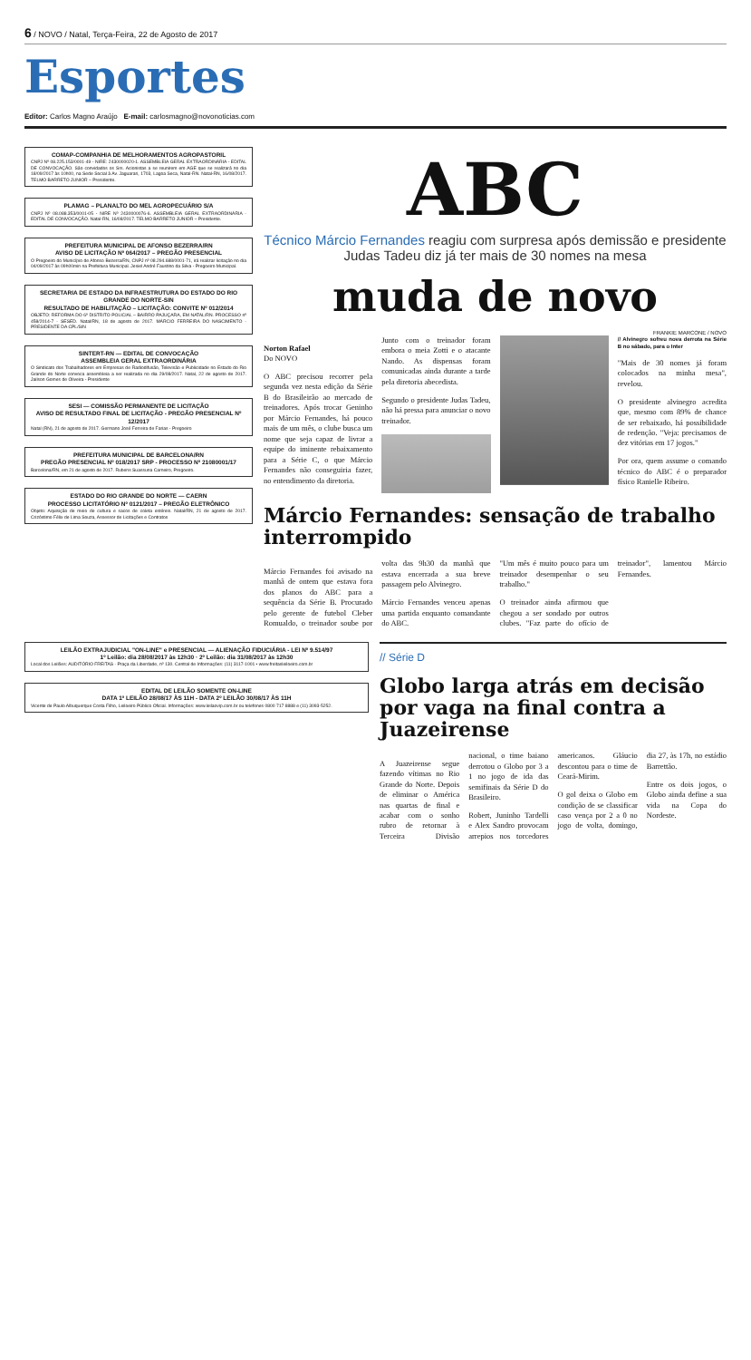6 / NOVO / Natal, Terça-Feira, 22 de Agosto de 2017
Esportes
Editor: Carlos Magno Araújo E-mail: carlosmagno@novonoticias.com
COMAP-COMPANHIA DE MELHORAMENTOS AGROPASTORIL
CNPJ Nº 08.225.153/0001-49 - NIRE: 2430000020-1. ASSEMBLEIA GERAL EXTRAORDINÁRIA - EDITAL DE CONVOCAÇÃO. São convidados os Srs. Acionistas a se reunirem em AGE que se realizará no dia 18/09/2017 às 10h00, na Sede Social à Av. Jaguarari, 1703, Lagoa Seca, Natal-RN. Natal-RN, 16/08/2017. TELMO BARRETO JUNIOR – Presidente.
PLAMAG – PLANALTO DO MEL AGROPECUÁRIO S/A
CNPJ Nº 08.088.353/0001-05 - NIRE Nº 2430000076-6. ASSEMBLEIA GERAL EXTRAORDINÁRIA - EDITAL DE CONVOCAÇÃO. Natal-RN, 16/08/2017. TELMO BARRETO JUNIOR – Presidente.
PREFEITURA MUNICIPAL DE AFONSO BEZERRA/RN
AVISO DE LICITAÇÃO Nº 064/2017 – PREGÃO PRESENCIAL
O Pregoeiro do Município de Afonso Bezerra/RN, CNPJ nº 08.294.688/0001-71, irá realizar licitação no dia 04/09/2017 às 09h00min na Prefeitura Municipal. Jesiel André Faustino da Silva - Pregoeiro Municipal.
SECRETARIA DE ESTADO DA INFRAESTRUTURA DO ESTADO DO RIO GRANDE DO NORTE-SIN
RESULTADO DE HABILITAÇÃO – LICITAÇÃO: CONVITE Nº 012/2014
OBJETO: REFORMA DO 6º DISTRITO POLICIAL – BAIRRO PAJUÇARA, EM NATAL/RN. PROCESSO nº 458/2014-7 - SESED. Natal/RN, 18 de agosto de 2017. MÁRCIO FERREIRA DO NASCIMENTO - PRESIDENTE DA CPL/SIN
SINTERT-RN — EDITAL DE CONVOCAÇÃO
ASSEMBLEIA GERAL EXTRAORDINÁRIA
O Sindicato dos Trabalhadores em Empresas de Radiodifusão, Televisão e Publicidade no Estado do Rio Grande do Norte convoca assembleia a ser realizada no dia 29/08/2017. Natal, 22 de agosto de 2017. Jailson Gomes de Oliveira - Presidente
SESI — COMISSÃO PERMANENTE DE LICITAÇÃO
AVISO DE RESULTADO FINAL DE LICITAÇÃO - PREGÃO PRESENCIAL Nº 12/2017
Natal (RN), 21 de agosto de 2017. Germano José Ferreira de Farias - Pregoeiro
PREFEITURA MUNICIPAL DE BARCELONA/RN
PREGÃO PRESENCIAL Nº 018/2017 SRP - PROCESSO Nº 21080001/17
Barcelona/RN, em 21 de agosto de 2017. Rubens Suassuna Carneiro, Pregoeiro.
ESTADO DO RIO GRANDE DO NORTE — CAERN
PROCESSO LICITATÓRIO Nº 0121/2017 – PREGÃO ELETRÔNICO
Objeto: Aquisição de meio de cultura e sacos de coleta estéreis. Natal/RN, 21 de agosto de 2017. Crizóstimo Félix de Lima Souza, Assessor de Licitações e Contratos
ABC
Técnico Márcio Fernandes reagiu com surpresa após demissão e presidente Judas Tadeu diz já ter mais de 30 nomes na mesa
muda de novo
FRANKIE MARCONE / NOVO
Norton Rafael
Do NOVO
O ABC precisou recorrer pela segunda vez nesta edição da Série B do Brasileirão ao mercado de treinadores. Após trocar Geninho por Márcio Fernandes, há pouco mais de um mês, o clube busca um nome que seja capaz de livrar a equipe do iminente rebaixamento para a Série C, o que Márcio Fernandes não conseguiria fazer, no entendimento da diretoria.
Junto com o treinador foram embora o meia Zotti e o atacante Nando. As dispensas foram comunicadas ainda durante a tarde pela diretoria abecedista.
Segundo o presidente Judas Tadeu, não há pressa para anunciar o novo treinador.
// Alvinegro sofreu nova derrota na Série B no sábado, para o Inter
"Mais de 30 nomes já foram colocados na minha mesa", revelou.
O presidente alvinegro acredita que, mesmo com 89% de chance de ser rebaixado, há possibilidade de redenção. "Veja: precisamos de dez vitórias em 17 jogos."
Por ora, quem assume o comando técnico do ABC é o preparador físico Ranielle Ribeiro.
Márcio Fernandes: sensação de trabalho interrompido
Márcio Fernandes foi avisado na manhã de ontem que estava fora dos planos do ABC para a sequência da Série B. Procurado pelo gerente de futebol Cleber Romualdo, o treinador soube por volta das 9h30 da manhã que estava encerrada a sua breve passagem pelo Alvinegro.
Márcio Fernandes venceu apenas uma partida enquanto comandante do ABC.
"Um mês é muito pouco para um treinador desempenhar o seu trabalho."
O treinador ainda afirmou que chegou a ser sondado por outros clubes. "Faz parte do ofício de treinador", lamentou Márcio Fernandes.
LEILÃO EXTRAJUDICIAL "ON-LINE" e PRESENCIAL — ALIENAÇÃO FIDUCIÁRIA - LEI Nº 9.514/97
1º Leilão: dia 28/08/2017 às 12h30 · 2º Leilão: dia 31/08/2017 às 12h30
Local dos Leilões: AUDITÓRIO FREITAS - Praça da Liberdade, nº 130. Central de Informações: (11) 3117-1001 • www.freitasleiloeiro.com.br
EDITAL DE LEILÃO SOMENTE ON-LINE
DATA 1º LEILÃO 28/08/17 ÀS 11H - DATA 2º LEILÃO 30/08/17 ÀS 11H
Vicente de Paulo Albuquerque Costa Filho, Leiloeiro Público Oficial. Informações: www.leilaovip.com.br ou telefones 0800 717 8888 e (11) 3093-5252.
// Série D
Globo larga atrás em decisão por vaga na final contra a Juazeirense
A Juazeirense segue fazendo vítimas no Rio Grande do Norte. Depois de eliminar o América nas quartas de final e acabar com o sonho rubro de retornar à Terceira Divisão nacional, o time baiano derrotou o Globo por 3 a 1 no jogo de ida das semifinais da Série D do Brasileiro.
Robert, Juninho Tardelli e Alex Sandro provocam arrepios nos torcedores americanos. Gláucio descontou para o time de Ceará-Mirim.
O gol deixa o Globo em condição de se classificar caso vença por 2 a 0 no jogo de volta, domingo, dia 27, às 17h, no estádio Barrettão.
Entre os dois jogos, o Globo ainda define a sua vida na Copa do Nordeste.